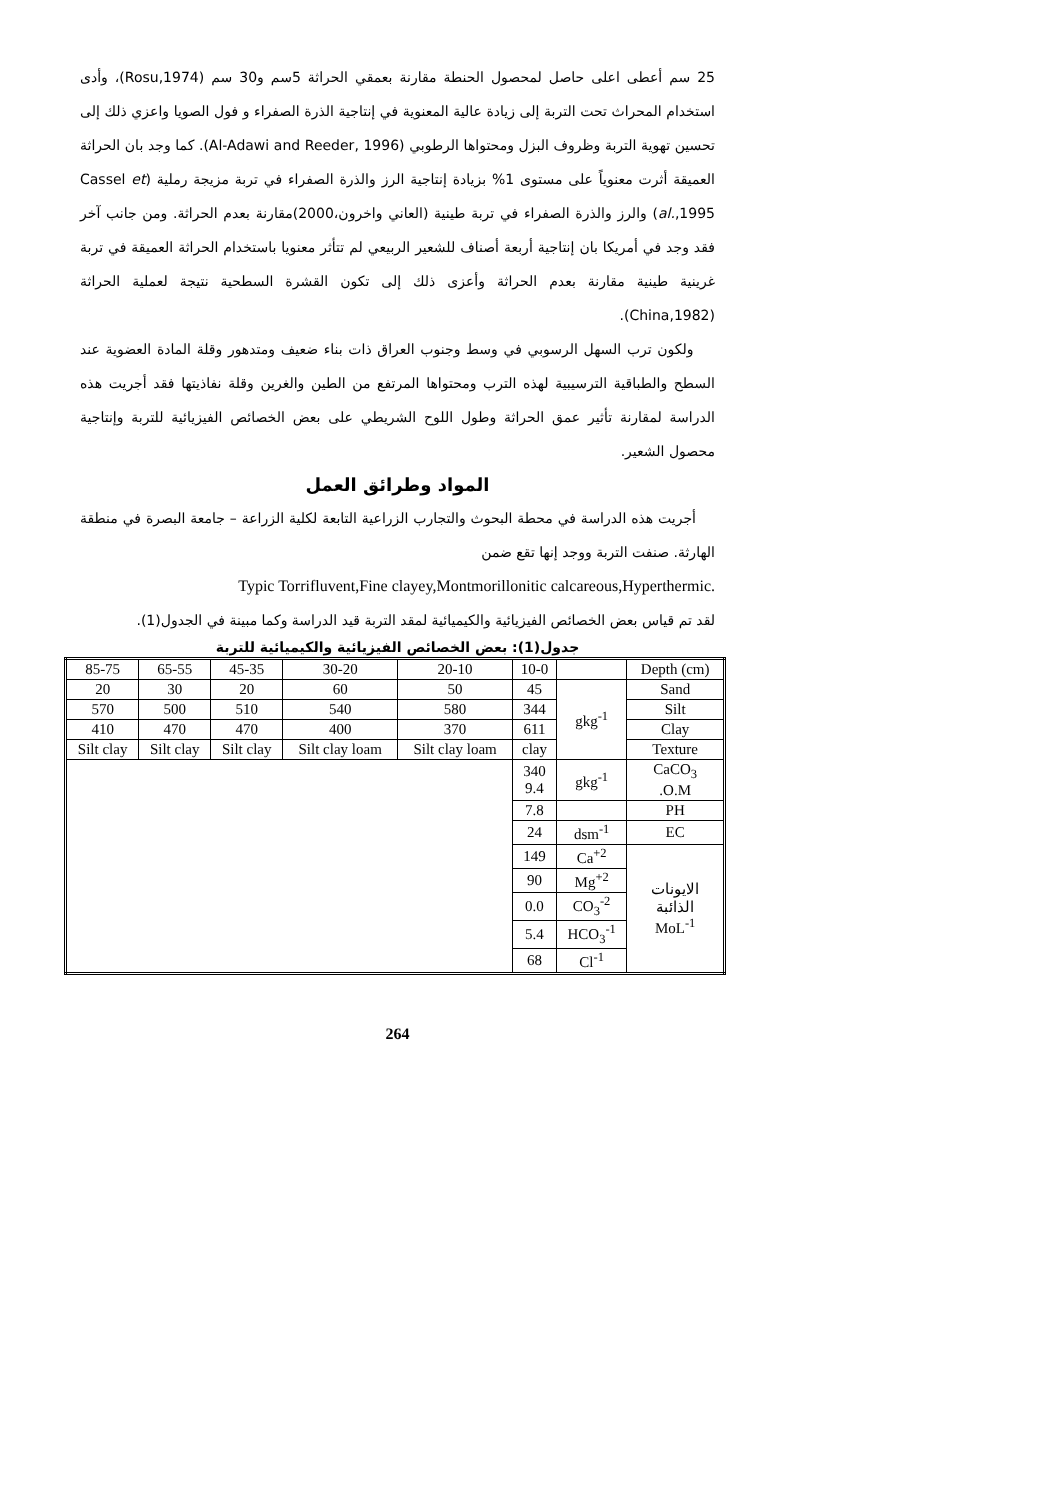25 سم أعطى اعلى حاصل لمحصول الحنطة مقارنة بعمقي الحراثة 5سم و30 سم (Rosu,1974)، وأدى استخدام المحراث تحت التربة إلى زيادة عالية المعنوية في إنتاجية الذرة الصفراء و فول الصويا واعزي ذلك إلى تحسين تهوية التربة وظروف البزل ومحتواها الرطوبي (Al-Adawi and Reeder, 1996). كما وجد بان الحراثة العميقة أثرت معنوياً على مستوى 1% بزيادة إنتاجية الرز والذرة الصفراء في تربة مزيجة رملية (Cassel et al.,1995) والرز والذرة الصفراء في تربة طينية (العاني واخرون،2000)مقارنة بعدم الحراثة. ومن جانب آخر فقد وجد في أمريكا بان إنتاجية أربعة أصناف للشعير الربيعي لم تتأثر معنويا باستخدام الحراثة العميقة في تربة غرينية طينية مقارنة بعدم الحراثة وأعزى ذلك إلى تكون القشرة السطحية نتيجة لعملية الحراثة (China,1982).
ولكون ترب السهل الرسوبي في وسط وجنوب العراق ذات بناء ضعيف ومتدهور وقلة المادة العضوية عند السطح والطباقية الترسيبية لهذه الترب ومحتواها المرتفع من الطين والغرين وقلة نفاذيتها فقد أجريت هذه الدراسة لمقارنة تأثير عمق الحراثة وطول اللوح الشريطي على بعض الخصائص الفيزيائية للتربة وإنتاجية محصول الشعير.
المواد وطرائق العمل
أجريت هذه الدراسة في محطة البحوث والتجارب الزراعية التابعة لكلية الزراعة – جامعة البصرة في منطقة الهارثة. صنفت التربة ووجد إنها تقع ضمن
Typic Torrifluvent,Fine clayey,Montmorillonitic calcareous,Hyperthermic.
لقد تم قياس بعض الخصائص الفيزيائية والكيميائية لمقد التربة قيد الدراسة وكما مبينة في الجدول(1).
جدول(1): بعض الخصائص الفيزيائية والكيميائية للتربة
| 85-75 | 65-55 | 45-35 | 30-20 | 20-10 | 10-0 | | Depth (cm) |
| 20 | 30 | 20 | 60 | 50 | 45 | gkg<sup>-1</sup> | Sand |
| 570 | 500 | 510 | 540 | 580 | 344 | | Silt |
| 410 | 470 | 470 | 400 | 370 | 611 | | Clay |
| Silt clay | Silt clay | Silt clay | Silt clay loam | Silt clay loam | clay | | Texture |
| | | | | | 340 9.4 | gkg<sup>-1</sup> | CaCO<sub>3</sub> .O.M |
| | | | | | 7.8 | | PH |
| | | | | | 24 | dsm<sup>-1</sup> | EC |
| | | | | | 149 | Ca<sup>+2</sup> | الايونات الذائبة MoL<sup>-1</sup> |
| | | | | | 90 | Mg<sup>+2</sup> | |
| | | | | | 0.0 | CO<sub>3</sub><sup>-2</sup> | |
| | | | | | 5.4 | HCO<sub>3</sub><sup>-1</sup> | |
| | | | | | 68 | Cl<sup>-1</sup> | |
264